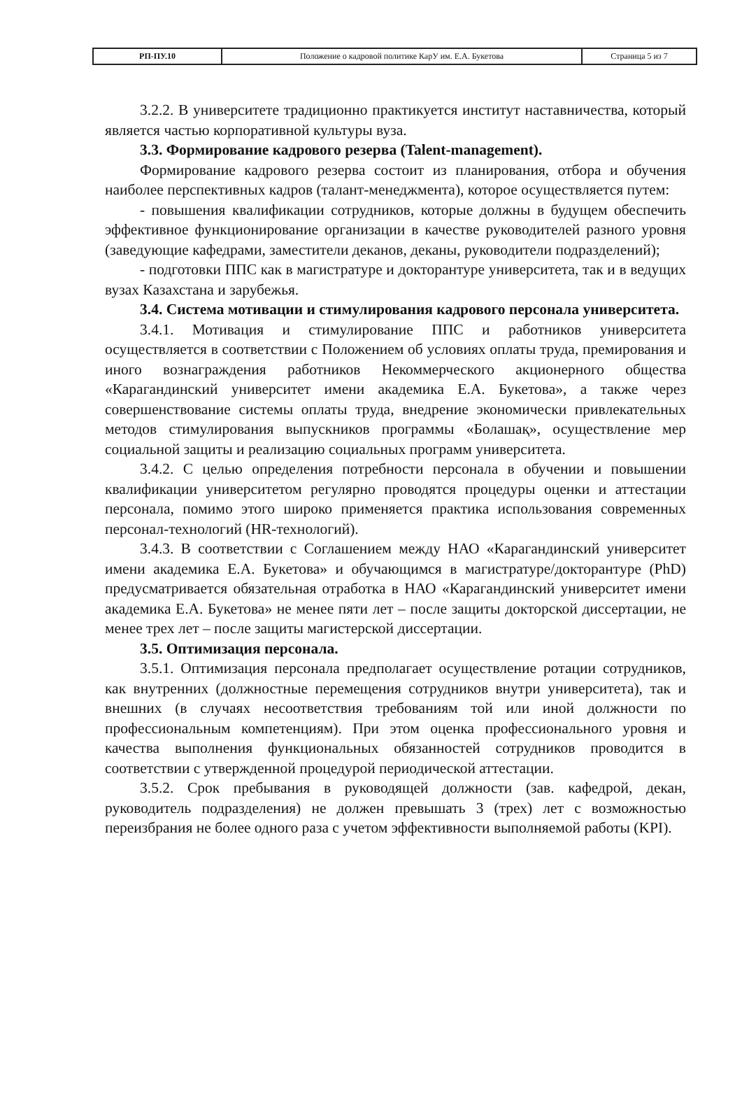| РП-ПУ.10 | Положение о кадровой политике КарУ им. Е.А. Букетова | Страница 5 из 7 |
3.2.2. В университете традиционно практикуется институт наставничества, который является частью корпоративной культуры вуза.
3.3. Формирование кадрового резерва (Talent-management).
Формирование кадрового резерва состоит из планирования, отбора и обучения наиболее перспективных кадров (талант-менеджмента), которое осуществляется путем:
- повышения квалификации сотрудников, которые должны в будущем обеспечить эффективное функционирование организации в качестве руководителей разного уровня (заведующие кафедрами, заместители деканов, деканы, руководители подразделений);
- подготовки ППС как в магистратуре и докторантуре университета, так и в ведущих вузах Казахстана и зарубежья.
3.4. Система мотивации и стимулирования кадрового персонала университета.
3.4.1. Мотивация и стимулирование ППС и работников университета осуществляется в соответствии с Положением об условиях оплаты труда, премирования и иного вознаграждения работников Некоммерческого акционерного общества «Карагандинский университет имени академика Е.А. Букетова», а также через совершенствование системы оплаты труда, внедрение экономически привлекательных методов стимулирования выпускников программы «Болашақ», осуществление мер социальной защиты и реализацию социальных программ университета.
3.4.2. С целью определения потребности персонала в обучении и повышении квалификации университетом регулярно проводятся процедуры оценки и аттестации персонала, помимо этого широко применяется практика использования современных персонал-технологий (HR-технологий).
3.4.3. В соответствии с Соглашением между НАО «Карагандинский университет имени академика Е.А. Букетова» и обучающимся в магистратуре/докторантуре (PhD) предусматривается обязательная отработка в НАО «Карагандинский университет имени академика Е.А. Букетова» не менее пяти лет – после защиты докторской диссертации, не менее трех лет – после защиты магистерской диссертации.
3.5. Оптимизация персонала.
3.5.1. Оптимизация персонала предполагает осуществление ротации сотрудников, как внутренних (должностные перемещения сотрудников внутри университета), так и внешних (в случаях несоответствия требованиям той или иной должности по профессиональным компетенциям). При этом оценка профессионального уровня и качества выполнения функциональных обязанностей сотрудников проводится в соответствии с утвержденной процедурой периодической аттестации.
3.5.2. Срок пребывания в руководящей должности (зав. кафедрой, декан, руководитель подразделения) не должен превышать 3 (трех) лет с возможностью переизбрания не более одного раза с учетом эффективности выполняемой работы (KPI).